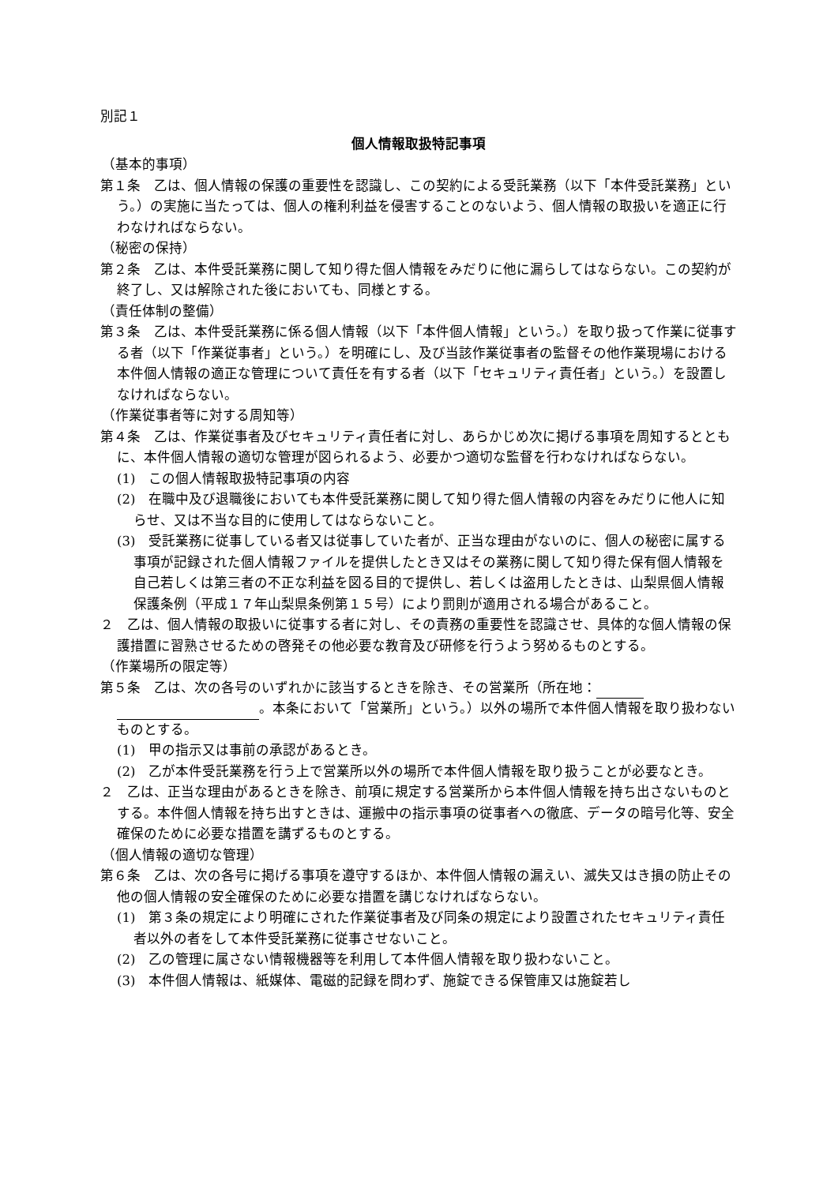別記１
個人情報取扱特記事項
（基本的事項）
第１条　乙は、個人情報の保護の重要性を認識し、この契約による受託業務（以下「本件受託業務」という。）の実施に当たっては、個人の権利利益を侵害することのないよう、個人情報の取扱いを適正に行わなければならない。
（秘密の保持）
第２条　乙は、本件受託業務に関して知り得た個人情報をみだりに他に漏らしてはならない。この契約が終了し、又は解除された後においても、同様とする。
（責任体制の整備）
第３条　乙は、本件受託業務に係る個人情報（以下「本件個人情報」という。）を取り扱って作業に従事する者（以下「作業従事者」という。）を明確にし、及び当該作業従事者の監督その他作業現場における本件個人情報の適正な管理について責任を有する者（以下「セキュリティ責任者」という。）を設置しなければならない。
（作業従事者等に対する周知等）
第４条　乙は、作業従事者及びセキュリティ責任者に対し、あらかじめ次に掲げる事項を周知するとともに、本件個人情報の適切な管理が図られるよう、必要かつ適切な監督を行わなければならない。
(1)　この個人情報取扱特記事項の内容
(2)　在職中及び退職後においても本件受託業務に関して知り得た個人情報の内容をみだりに他人に知らせ、又は不当な目的に使用してはならないこと。
(3)　受託業務に従事している者又は従事していた者が、正当な理由がないのに、個人の秘密に属する事項が記録された個人情報ファイルを提供したとき又はその業務に関して知り得た保有個人情報を自己若しくは第三者の不正な利益を図る目的で提供し、若しくは盗用したときは、山梨県個人情報保護条例（平成１７年山梨県条例第１５号）により罰則が適用される場合があること。
２　乙は、個人情報の取扱いに従事する者に対し、その責務の重要性を認識させ、具体的な個人情報の保護措置に習熟させるための啓発その他必要な教育及び研修を行うよう努めるものとする。
（作業場所の限定等）
第５条　乙は、次の各号のいずれかに該当するときを除き、その営業所（所在地： 。本条において「営業所」という。）以外の場所で本件個人情報を取り扱わないものとする。
(1)　甲の指示又は事前の承認があるとき。
(2)　乙が本件受託業務を行う上で営業所以外の場所で本件個人情報を取り扱うことが必要なとき。
２　乙は、正当な理由があるときを除き、前項に規定する営業所から本件個人情報を持ち出さないものとする。本件個人情報を持ち出すときは、運搬中の指示事項の従事者への徹底、データの暗号化等、安全確保のために必要な措置を講ずるものとする。
（個人情報の適切な管理）
第６条　乙は、次の各号に掲げる事項を遵守するほか、本件個人情報の漏えい、滅失又はき損の防止その他の個人情報の安全確保のために必要な措置を講じなければならない。
(1)　第３条の規定により明確にされた作業従事者及び同条の規定により設置されたセキュリティ責任者以外の者をして本件受託業務に従事させないこと。
(2)　乙の管理に属さない情報機器等を利用して本件個人情報を取り扱わないこと。
(3)　本件個人情報は、紙媒体、電磁的記録を問わず、施錠できる保管庫又は施錠若し